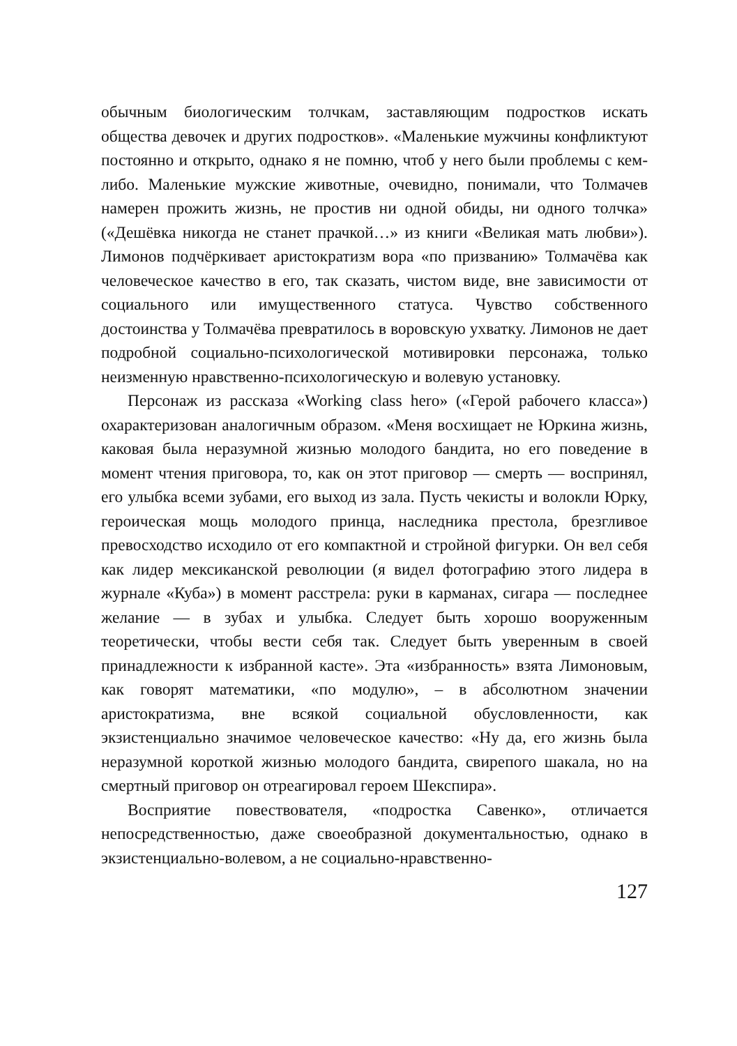обычным биологическим толчкам, заставляющим подростков искать общества девочек и других подростков». «Маленькие мужчины конфликтуют постоянно и открыто, однако я не помню, чтоб у него были проблемы с кем-либо. Маленькие мужские животные, очевидно, понимали, что Толмачев намерен прожить жизнь, не простив ни одной обиды, ни одного толчка» («Дешёвка никогда не станет прачкой…» из книги «Великая мать любви»). Лимонов подчёркивает аристократизм вора «по призванию» Толмачёва как человеческое качество в его, так сказать, чистом виде, вне зависимости от социального или имущественного статуса. Чувство собственного достоинства у Толмачёва превратилось в воровскую ухватку. Лимонов не дает подробной социально-психологической мотивировки персонажа, только неизменную нравственно-психологическую и волевую установку.
Персонаж из рассказа «Working class hero» («Герой рабочего класса») охарактеризован аналогичным образом. «Меня восхищает не Юркина жизнь, каковая была неразумной жизнью молодого бандита, но его поведение в момент чтения приговора, то, как он этот приговор — смерть — воспринял, его улыбка всеми зубами, его выход из зала. Пусть чекисты и волокли Юрку, героическая мощь молодого принца, наследника престола, брезгливое превосходство исходило от его компактной и стройной фигурки. Он вел себя как лидер мексиканской революции (я видел фотографию этого лидера в журнале «Куба») в момент расстрела: руки в карманах, сигара — последнее желание — в зубах и улыбка. Следует быть хорошо вооруженным теоретически, чтобы вести себя так. Следует быть уверенным в своей принадлежности к избранной касте». Эта «избранность» взята Лимоновым, как говорят математики, «по модулю», – в абсолютном значении аристократизма, вне всякой социальной обусловленности, как экзистенциально значимое человеческое качество: «Ну да, его жизнь была неразумной короткой жизнью молодого бандита, свирепого шакала, но на смертный приговор он отреагировал героем Шекспира».
Восприятие повествователя, «подростка Савенко», отличается непосредственностью, даже своеобразной документальностью, однако в экзистенциально-волевом, а не социально-нравственно-
127